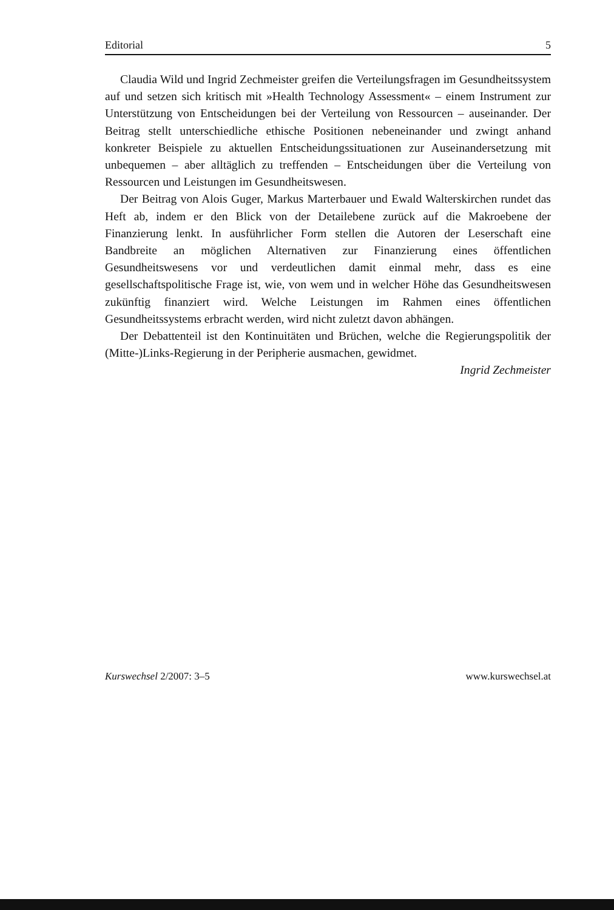Editorial 5
Claudia Wild und Ingrid Zechmeister greifen die Verteilungsfragen im Gesundheitssystem auf und setzen sich kritisch mit »Health Technology Assessment« – einem Instrument zur Unterstützung von Entscheidungen bei der Verteilung von Ressourcen – auseinander. Der Beitrag stellt unterschiedliche ethische Positionen nebeneinander und zwingt anhand konkreter Beispiele zu aktuellen Entscheidungssituationen zur Auseinandersetzung mit unbequemen – aber alltäglich zu treffenden – Entscheidungen über die Verteilung von Ressourcen und Leistungen im Gesundheitswesen.
Der Beitrag von Alois Guger, Markus Marterbauer und Ewald Walterskirchen rundet das Heft ab, indem er den Blick von der Detailebene zurück auf die Makroebene der Finanzierung lenkt. In ausführlicher Form stellen die Autoren der Leserschaft eine Bandbreite an möglichen Alternativen zur Finanzierung eines öffentlichen Gesundheitswesens vor und verdeutlichen damit einmal mehr, dass es eine gesellschaftspolitische Frage ist, wie, von wem und in welcher Höhe das Gesundheitswesen zukünftig finanziert wird. Welche Leistungen im Rahmen eines öffentlichen Gesundheitssystems erbracht werden, wird nicht zuletzt davon abhängen.
Der Debattenteil ist den Kontinuitäten und Brüchen, welche die Regierungspolitik der (Mitte-)Links-Regierung in der Peripherie ausmachen, gewidmet.
Ingrid Zechmeister
Kurswechsel 2/2007: 3–5 www.kurswechsel.at